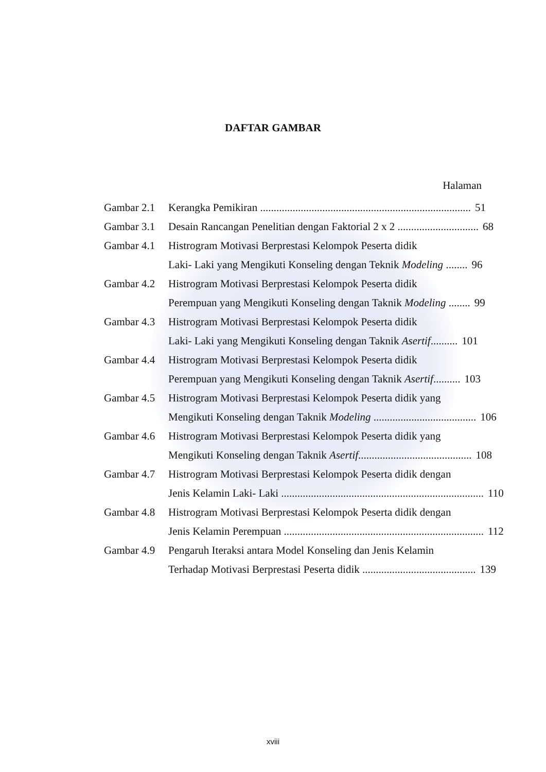DAFTAR GAMBAR
Halaman
Gambar 2.1
Kerangka Pemikiran .............................................................................. 51
Gambar 3.1
Desain Rancangan Penelitian dengan Faktorial 2 x 2 .............................. 68
Gambar 4.1
Histrogram Motivasi Berprestasi Kelompok Peserta didik
Laki- Laki yang Mengikuti Konseling dengan Teknik Modeling ........ 96
Gambar 4.2
Histrogram Motivasi Berprestasi Kelompok Peserta didik
Perempuan yang Mengikuti Konseling dengan Taknik Modeling ........ 99
Gambar 4.3
Histrogram Motivasi Berprestasi Kelompok Peserta didik
Laki- Laki yang Mengikuti Konseling dengan Taknik Asertif.......... 101
Gambar 4.4
Histrogram Motivasi Berprestasi Kelompok Peserta didik
Perempuan yang Mengikuti Konseling dengan Taknik Asertif.......... 103
Gambar 4.5
Histrogram Motivasi Berprestasi Kelompok Peserta didik yang
Mengikuti Konseling dengan Taknik Modeling ...................................... 106
Gambar 4.6
Histrogram Motivasi Berprestasi Kelompok Peserta didik yang
Mengikuti Konseling dengan Taknik Asertif.......................................... 108
Gambar 4.7
Histrogram Motivasi Berprestasi Kelompok Peserta didik dengan
Jenis Kelamin Laki- Laki ........................................................................... 110
Gambar 4.8
Histrogram Motivasi Berprestasi Kelompok Peserta didik dengan
Jenis Kelamin Perempuan .......................................................................... 112
Gambar 4.9
Pengaruh Iteraksi antara Model Konseling dan Jenis Kelamin
Terhadap Motivasi Berprestasi Peserta didik .......................................... 139
xviii